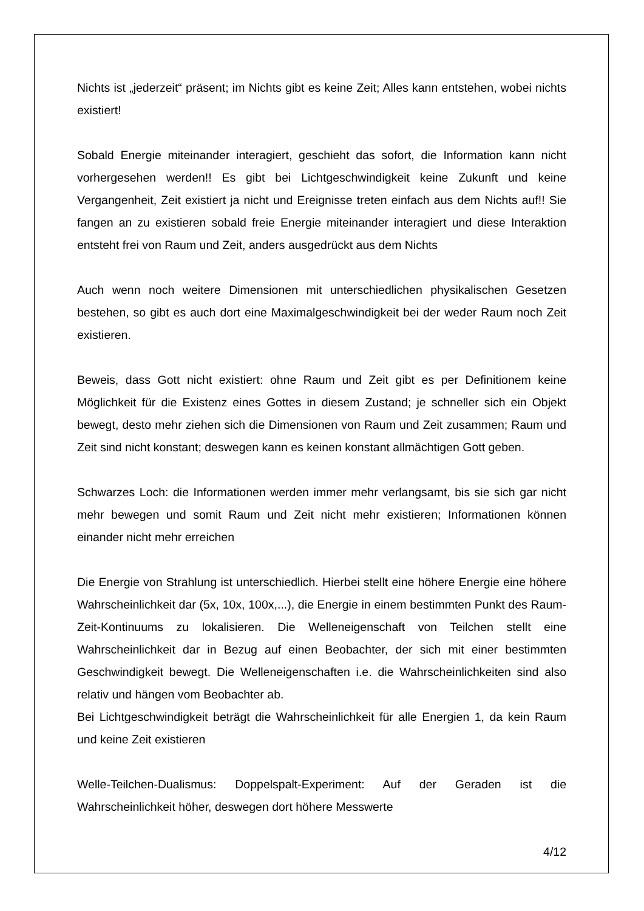Nichts ist „jederzeit“ präsent; im Nichts gibt es keine Zeit; Alles kann entstehen, wobei nichts existiert!
Sobald Energie miteinander interagiert, geschieht das sofort, die Information kann nicht vorhergesehen werden!! Es gibt bei Lichtgeschwindigkeit keine Zukunft und keine Vergangenheit, Zeit existiert ja nicht und Ereignisse treten einfach aus dem Nichts auf!! Sie fangen an zu existieren sobald freie Energie miteinander interagiert und diese Interaktion entsteht frei von Raum und Zeit, anders ausgedrückt aus dem Nichts
Auch wenn noch weitere Dimensionen mit unterschiedlichen physikalischen Gesetzen bestehen, so gibt es auch dort eine Maximalgeschwindigkeit bei der weder Raum noch Zeit existieren.
Beweis, dass Gott nicht existiert: ohne Raum und Zeit gibt es per Definitionem keine Möglichkeit für die Existenz eines Gottes in diesem Zustand; je schneller sich ein Objekt bewegt, desto mehr ziehen sich die Dimensionen von Raum und Zeit zusammen; Raum und Zeit sind nicht konstant; deswegen kann es keinen konstant allmächtigen Gott geben.
Schwarzes Loch: die Informationen werden immer mehr verlangsamt, bis sie sich gar nicht mehr bewegen und somit Raum und Zeit nicht mehr existieren; Informationen können einander nicht mehr erreichen
Die Energie von Strahlung ist unterschiedlich. Hierbei stellt eine höhere Energie eine höhere Wahrscheinlichkeit dar (5x, 10x, 100x,...), die Energie in einem bestimmten Punkt des Raum-Zeit-Kontinuums zu lokalisieren. Die Welleneigenschaft von Teilchen stellt eine Wahrscheinlichkeit dar in Bezug auf einen Beobachter, der sich mit einer bestimmten Geschwindigkeit bewegt. Die Welleneigenschaften i.e. die Wahrscheinlichkeiten sind also relativ und hängen vom Beobachter ab.
Bei Lichtgeschwindigkeit beträgt die Wahrscheinlichkeit für alle Energien 1, da kein Raum und keine Zeit existieren
Welle-Teilchen-Dualismus: Doppelspalt-Experiment: Auf der Geraden ist die Wahrscheinlichkeit höher, deswegen dort höhere Messwerte
4/12